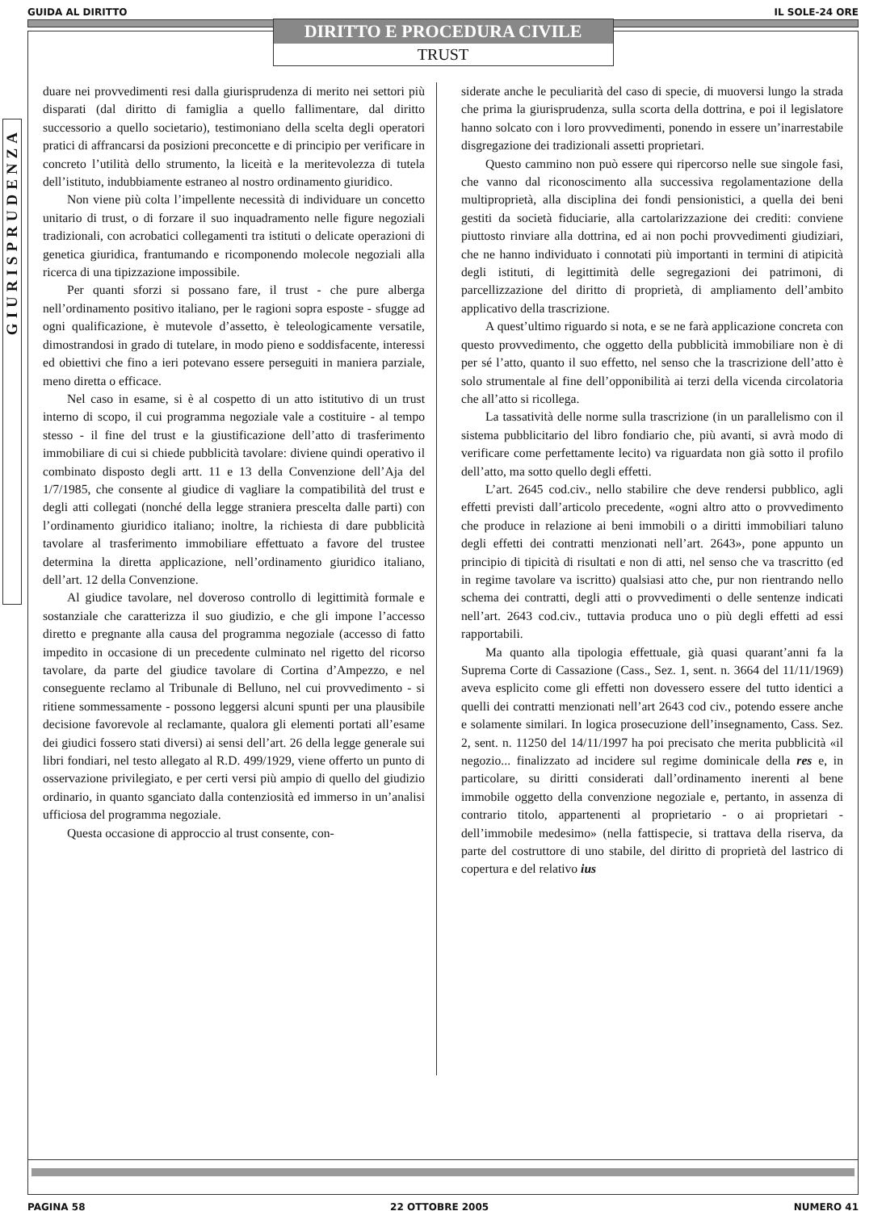GUIDA AL DIRITTO IL SOLE-24 ORE
DIRITTO E PROCEDURA CIVILE
TRUST
GIURISPRUDENZA
duare nei provvedimenti resi dalla giurisprudenza di merito nei settori più disparati (dal diritto di famiglia a quello fallimentare, dal diritto successorio a quello societario), testimoniano della scelta degli operatori pratici di affrancarsi da posizioni preconcette e di principio per verificare in concreto l’utilità dello strumento, la liceità e la meritevolezza di tutela dell’istituto, indubbiamente estraneo al nostro ordinamento giuridico.
Non viene più colta l’impellente necessità di individuare un concetto unitario di trust, o di forzare il suo inquadramento nelle figure negoziali tradizionali, con acrobatici collegamenti tra istituti o delicate operazioni di genetica giuridica, frantumando e ricomponendo molecole negoziali alla ricerca di una tipizzazione impossibile.
Per quanti sforzi si possano fare, il trust - che pure alberga nell’ordinamento positivo italiano, per le ragioni sopra esposte - sfugge ad ogni qualificazione, è mutevole d’assetto, è teleologicamente versatile, dimostrandosi in grado di tutelare, in modo pieno e soddisfacente, interessi ed obiettivi che fino a ieri potevano essere perseguiti in maniera parziale, meno diretta o efficace.
Nel caso in esame, si è al cospetto di un atto istitutivo di un trust interno di scopo, il cui programma negoziale vale a costituire - al tempo stesso - il fine del trust e la giustificazione dell’atto di trasferimento immobiliare di cui si chiede pubblicità tavolare: diviene quindi operativo il combinato disposto degli artt. 11 e 13 della Convenzione dell’Aja del 1/7/1985, che consente al giudice di vagliare la compatibilità del trust e degli atti collegati (nonché della legge straniera prescelta dalle parti) con l’ordinamento giuridico italiano; inoltre, la richiesta di dare pubblicità tavolare al trasferimento immobiliare effettuato a favore del trustee determina la diretta applicazione, nell’ordinamento giuridico italiano, dell’art. 12 della Convenzione.
Al giudice tavolare, nel doveroso controllo di legittimità formale e sostanziale che caratterizza il suo giudizio, e che gli impone l’accesso diretto e pregnante alla causa del programma negoziale (accesso di fatto impedito in occasione di un precedente culminato nel rigetto del ricorso tavolare, da parte del giudice tavolare di Cortina d’Ampezzo, e nel conseguente reclamo al Tribunale di Belluno, nel cui provvedimento - si ritiene sommessamente - possono leggersi alcuni spunti per una plausibile decisione favorevole al reclamante, qualora gli elementi portati all’esame dei giudici fossero stati diversi) ai sensi dell’art. 26 della legge generale sui libri fondiari, nel testo allegato al R.D. 499/1929, viene offerto un punto di osservazione privilegiato, e per certi versi più ampio di quello del giudizio ordinario, in quanto sganciato dalla contenziosità ed immerso in un’analisi ufficiosa del programma negoziale.
Questa occasione di approccio al trust consente, con-
siderate anche le peculiarità del caso di specie, di muoversi lungo la strada che prima la giurisprudenza, sulla scorta della dottrina, e poi il legislatore hanno solcato con i loro provvedimenti, ponendo in essere un’inarrestabile disgregazione dei tradizionali assetti proprietari.
Questo cammino non può essere qui ripercorso nelle sue singole fasi, che vanno dal riconoscimento alla successiva regolamentazione della multiproprietà, alla disciplina dei fondi pensionistici, a quella dei beni gestiti da società fiduciarie, alla cartolarizzazione dei crediti: conviene piuttosto rinviare alla dottrina, ed ai non pochi provvedimenti giudiziari, che ne hanno individuato i connotati più importanti in termini di atipicità degli istituti, di legittimità delle segregazioni dei patrimoni, di parcellizzazione del diritto di proprietà, di ampliamento dell’ambito applicativo della trascrizione.
A quest’ultimo riguardo si nota, e se ne farà applicazione concreta con questo provvedimento, che oggetto della pubblicità immobiliare non è di per sé l’atto, quanto il suo effetto, nel senso che la trascrizione dell’atto è solo strumentale al fine dell’opponibilità ai terzi della vicenda circolatoria che all’atto si ricollega.
La tassatività delle norme sulla trascrizione (in un parallelismo con il sistema pubblicitario del libro fondiario che, più avanti, si avrà modo di verificare come perfettamente lecito) va riguardata non già sotto il profilo dell’atto, ma sotto quello degli effetti.
L’art. 2645 cod.civ., nello stabilire che deve rendersi pubblico, agli effetti previsti dall’articolo precedente, «ogni altro atto o provvedimento che produce in relazione ai beni immobili o a diritti immobiliari taluno degli effetti dei contratti menzionati nell’art. 2643», pone appunto un principio di tipicità di risultati e non di atti, nel senso che va trascritto (ed in regime tavolare va iscritto) qualsiasi atto che, pur non rientrando nello schema dei contratti, degli atti o provvedimenti o delle sentenze indicati nell’art. 2643 cod.civ., tuttavia produca uno o più degli effetti ad essi rapportabili.
Ma quanto alla tipologia effettuale, già quasi quarant’anni fa la Suprema Corte di Cassazione (Cass., Sez. 1, sent. n. 3664 del 11/11/1969) aveva esplicito come gli effetti non dovessero essere del tutto identici a quelli dei contratti menzionati nell’art 2643 cod civ., potendo essere anche e solamente similari. In logica prosecuzione dell’insegnamento, Cass. Sez. 2, sent. n. 11250 del 14/11/1997 ha poi precisato che merita pubblicità «il negozio... finalizzato ad incidere sul regime dominicale della res e, in particolare, su diritti considerati dall’ordinamento inerenti al bene immobile oggetto della convenzione negoziale e, pertanto, in assenza di contrario titolo, appartenenti al proprietario - o ai proprietari - dell’immobile medesimo» (nella fattispecie, si trattava della riserva, da parte del costruttore di uno stabile, del diritto di proprietà del lastrico di copertura e del relativo ius
PAGINA 58 22 OTTOBRE 2005 NUMERO 41